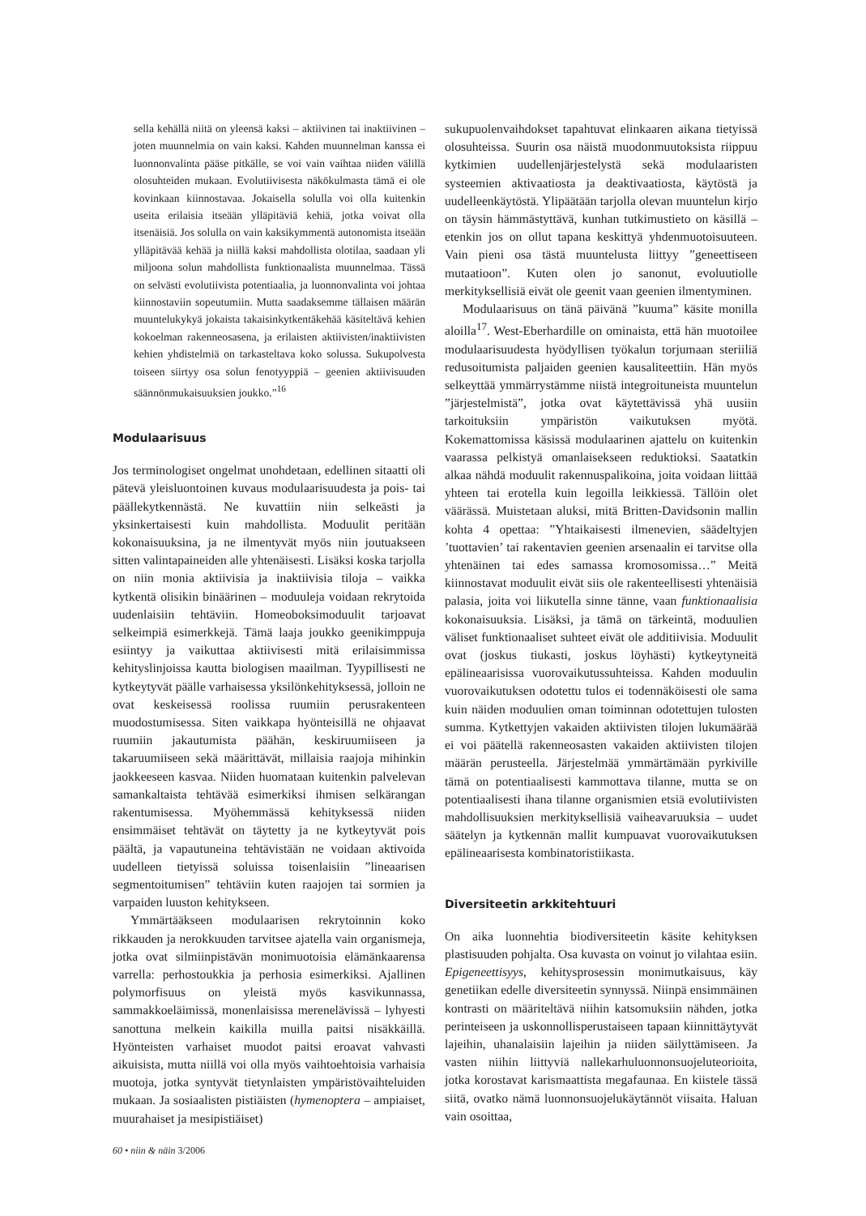sella kehällä niitä on yleensä kaksi – aktiivinen tai inaktiivinen – joten muunnelmia on vain kaksi. Kahden muunnelman kanssa ei luonnonvalinta pääse pitkälle, se voi vain vaihtaa niiden välillä olosuhteiden mukaan. Evolutiivisesta näkökulmasta tämä ei ole kovinkaan kiinnostavaa. Jokaisella solulla voi olla kuitenkin useita erilaisia itseään ylläpitäviä kehiä, jotka voivat olla itsenäisiä. Jos solulla on vain kaksikymmentä autonomista itseään ylläpitävää kehää ja niillä kaksi mahdollista olotilaa, saadaan yli miljoona solun mahdollista funktionaalista muunnelmaa. Tässä on selvästi evolutiivista potentiaalia, ja luonnonvalinta voi johtaa kiinnostaviin sopeutumiin. Mutta saadaksemme tällaisen määrän muuntelukykyä jokaista takaisinkytkentäkehää käsiteltävä kehien kokoelman rakenneosasena, ja erilaisten aktiivisten/inaktiivisten kehien yhdistelmiä on tarkasteltava koko solussa. Sukupolvesta toiseen siirtyy osa solun fenotyyppiä – geenien aktiivisuuden säännönmukaisuuksien joukko.”<sup>16</sup>
Modulaarisuus
Jos terminologiset ongelmat unohdetaan, edellinen sitaatti oli pätevä yleisluontoinen kuvaus modulaarisuudesta ja pois- tai päällekytkennästä. Ne kuvattiin niin selkeästi ja yksinkertaisesti kuin mahdollista. Moduulit peritään kokonaisuuksina, ja ne ilmentyvät myös niin joutuakseen sitten valintapaineiden alle yhtenäisesti. Lisäksi koska tarjolla on niin monia aktiivisia ja inaktiivisia tiloja – vaikka kytkentä olisikin binäärinen – moduuleja voidaan rekrytoida uudenlaisiin tehtäviin. Homeoboksimoduulit tarjoavat selkeimpiä esimerkkejä. Tämä laaja joukko geenikimppuja esiintyy ja vaikuttaa aktiivisesti mitä erilaisimmissa kehityslinjoissa kautta biologisen maailman. Tyypillisesti ne kytkeytyvät päälle varhaisessa yksilönkehityksessä, jolloin ne ovat keskeisessä roolissa ruumiin perusrakenteen muodostumisessa. Siten vaikkapa hyönteisillä ne ohjaavat ruumiin jakautumista päähän, keskiruumiiseen ja takaruumiiseen sekä määrittävät, millaisia raajoja mihinkin jaokkeeseen kasvaa. Niiden huomataan kuitenkin palvelevan samankaltaista tehtävää esimerkiksi ihmisen selkärangan rakentumisessa. Myöhemmässä kehityksessä niiden ensimmäiset tehtävät on täytetty ja ne kytkeytyvät pois päältä, ja vapautuneina tehtävistään ne voidaan aktivoida uudelleen tietyissä soluissa toisenlaisiin ”lineaarisen segmentoitumisen” tehtäviin kuten raajojen tai sormien ja varpaiden luuston kehitykseen.
Ymmärtääkseen modulaarisen rekrytoinnin koko rikkauden ja nerokkuuden tarvitsee ajatella vain organismeja, jotka ovat silmiinpistävän monimuotoisia elämänkaarensa varrella: perhostoukkia ja perhosia esimerkiksi. Ajallinen polymorfisuus on yleistä myös kasvikunnassa, sammakkoeläimissä, monenlaisissa merenelävissä – lyhyesti sanottuna melkein kaikilla muilla paitsi nisäkkäillä. Hyönteisten varhaiset muodot paitsi eroavat vahvasti aikuisista, mutta niillä voi olla myös vaihtoehtoisia varhaisia muotoja, jotka syntyvät tietynlaisten ympäristövaihteluiden mukaan. Ja sosiaalisten pistiäisten (hymenoptera – ampiaiset, muurahaiset ja mesipistiäiset)
sukupuolenvaihdokset tapahtuvat elinkaaren aikana tietyissä olosuhteissa. Suurin osa näistä muodonmuutoksista riippuu kytkimien uudellenjärjestelystä sekä modulaaristen systeemien aktivaatiosta ja deaktivaatiosta, käytöstä ja uudelleenkäytöstä. Ylipäätään tarjolla olevan muuntelun kirjo on täysin hämmästyttävä, kunhan tutkimustieto on käsillä – etenkin jos on ollut tapana keskittyä yhdenmuotoisuuteen. Vain pieni osa tästä muuntelusta liittyy ”geneettiseen mutaatioon”. Kuten olen jo sanonut, evoluutiolle merkityksellisiä eivät ole geenit vaan geenien ilmentyminen.
Modulaarisuus on tänä päivänä ”kuuma” käsite monilla aloilla<sup>17</sup>. West-Eberhardille on ominaista, että hän muotoilee modulaarisuudesta hyödyllisen työkalun torjumaan steriiliä redusoitumista paljaiden geenien kausaliteettiin. Hän myös selkeyttää ymmärrystämme niistä integroituneista muuntelun ”järjestelmistä”, jotka ovat käytettävissä yhä uusiin tarkoituksiin ympäristön vaikutuksen myötä. Kokemattomissa käsissä modulaarinen ajattelu on kuitenkin vaarassa pelkistyä omanlaisekseen reduktioksi. Saatatkin alkaa nähdä moduulit rakennuspalikoina, joita voidaan liittää yhteen tai erotella kuin legoilla leikkiessä. Tällöin olet väärässä. Muistetaan aluksi, mitä Britten-Davidsonin mallin kohta 4 opettaa: ”Yhtaikaisesti ilmenevien, säädeltyjen ’tuottavien’ tai rakentavien geenien arsenaalin ei tarvitse olla yhtenäinen tai edes samassa kromosomissa…” Meitä kiinnostavat moduulit eivät siis ole rakenteellisesti yhtenäisiä palasia, joita voi liikutella sinne tänne, vaan funktionaalisia kokonaisuuksia. Lisäksi, ja tämä on tärkeintä, moduulien väliset funktionaaliset suhteet eivät ole additiivisia. Moduulit ovat (joskus tiukasti, joskus löyhästi) kytkeytyneitä epälineaarisissa vuorovaikutussuhteissa. Kahden moduulin vuorovaikutuksen odotettu tulos ei todennäköisesti ole sama kuin näiden moduulien oman toiminnan odotettujen tulosten summa. Kytkettyjen vakaiden aktiivisten tilojen lukumäärää ei voi päätellä rakenneosasten vakaiden aktiivisten tilojen määrän perusteella. Järjestelmää ymmärtämään pyrkiville tämä on potentiaalisesti kammottava tilanne, mutta se on potentiaalisesti ihana tilanne organismien etsiä evolutiivisten mahdollisuuksien merkityksellisiä vaiheavaruuksia – uudet säätelyn ja kytkennän mallit kumpuavat vuorovaikutuksen epälineaarisesta kombinatoristiikasta.
Diversiteetin arkkitehtuuri
On aika luonnehtia biodiversiteetin käsite kehityksen plastisuuden pohjalta. Osa kuvasta on voinut jo vilahtaa esiin. Epigeneettisyys, kehitysprosessin monimutkaisuus, käy genetiikan edelle diversiteetin synnyssä. Niinpä ensimmäinen kontrasti on määriteltävä niihin katsomuksiin nähden, jotka perinteiseen ja uskonnollisperustaiseen tapaan kiinnittäytyvät lajeihin, uhanalaisiin lajeihin ja niiden säilyttämiseen. Ja vasten niihin liittyviä nallekarhuluonnonsuojeluteorioita, jotka korostavat karismaattista megafaunaa. En kiistele tässä siitä, ovatko nämä luonnonsuojelukäytännöt viisaita. Haluan vain osoittaa,
60 • niin & näin 3/2006